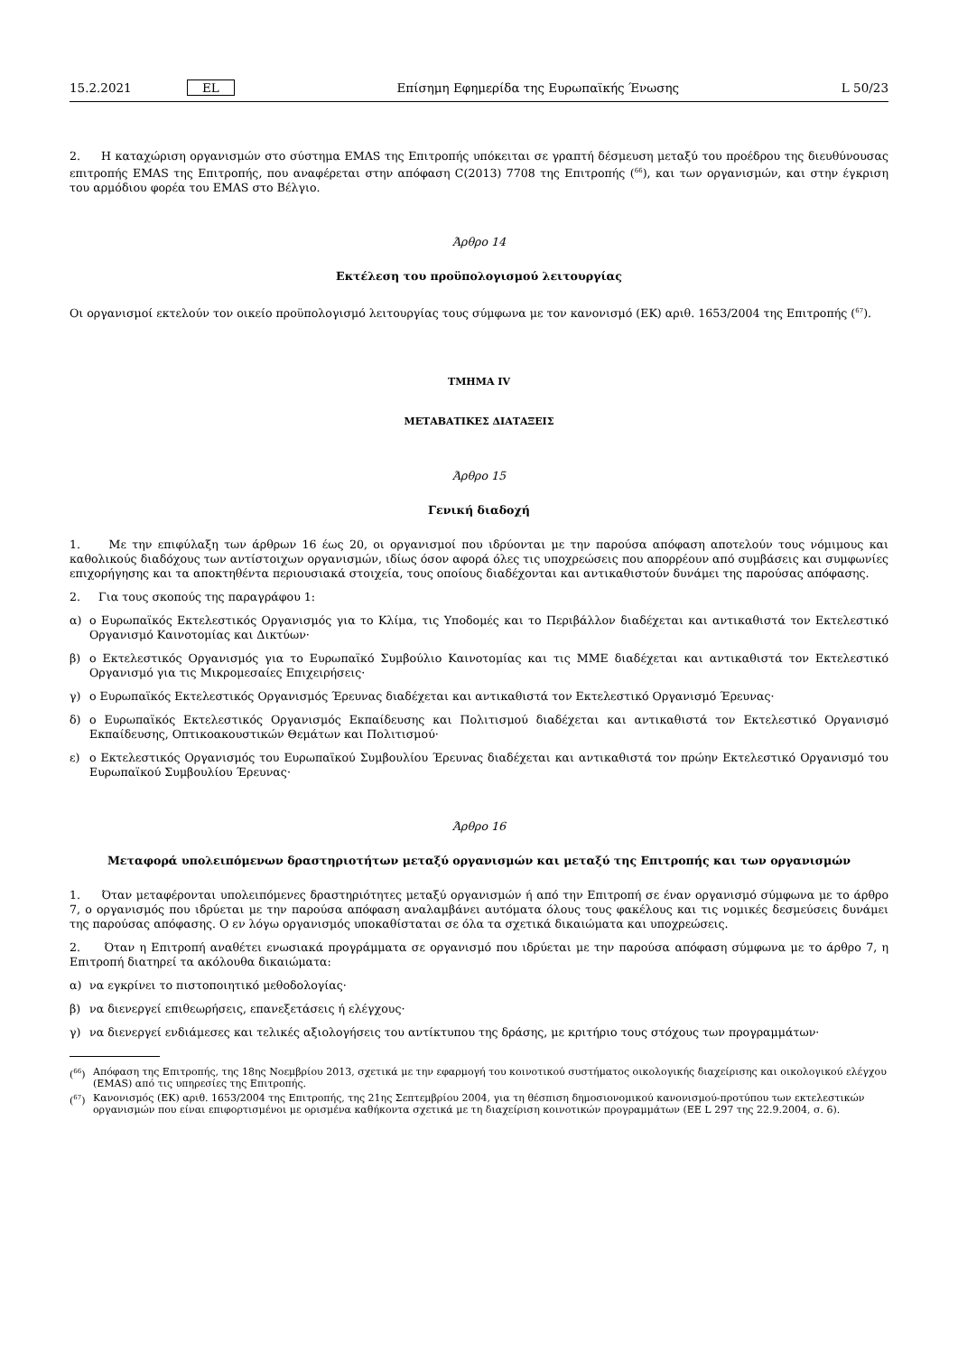15.2.2021 EL Επίσημη Εφημερίδα της Ευρωπαϊκής Ένωσης L 50/23
2. Η καταχώριση οργανισμών στο σύστημα EMAS της Επιτροπής υπόκειται σε γραπτή δέσμευση μεταξύ του προέδρου της διευθύνουσας επιτροπής EMAS της Επιτροπής, που αναφέρεται στην απόφαση C(2013) 7708 της Επιτροπής (<sup>66</sup>), και των οργανισμών, και στην έγκριση του αρμόδιου φορέα του EMAS στο Βέλγιο.
Άρθρο 14
Εκτέλεση του προϋπολογισμού λειτουργίας
Οι οργανισμοί εκτελούν τον οικείο προϋπολογισμό λειτουργίας τους σύμφωνα με τον κανονισμό (ΕΚ) αριθ. 1653/2004 της Επιτροπής (<sup>67</sup>).
ΤΜΗΜΑ IV
ΜΕΤΑΒΑΤΙΚΕΣ ΔΙΑΤΑΞΕΙΣ
Άρθρο 15
Γενική διαδοχή
1. Με την επιφύλαξη των άρθρων 16 έως 20, οι οργανισμοί που ιδρύονται με την παρούσα απόφαση αποτελούν τους νόμιμους και καθολικούς διαδόχους των αντίστοιχων οργανισμών, ιδίως όσον αφορά όλες τις υποχρεώσεις που απορρέουν από συμβάσεις και συμφωνίες επιχορήγησης και τα αποκτηθέντα περιουσιακά στοιχεία, τους οποίους διαδέχονται και αντικαθιστούν δυνάμει της παρούσας απόφασης.
2. Για τους σκοπούς της παραγράφου 1:
α) ο Ευρωπαϊκός Εκτελεστικός Οργανισμός για το Κλίμα, τις Υποδομές και το Περιβάλλον διαδέχεται και αντικαθιστά τον Εκτελεστικό Οργανισμό Καινοτομίας και Δικτύων·
β) ο Εκτελεστικός Οργανισμός για το Ευρωπαϊκό Συμβούλιο Καινοτομίας και τις ΜΜΕ διαδέχεται και αντικαθιστά τον Εκτελεστικό Οργανισμό για τις Μικρομεσαίες Επιχειρήσεις·
γ) ο Ευρωπαϊκός Εκτελεστικός Οργανισμός Έρευνας διαδέχεται και αντικαθιστά τον Εκτελεστικό Οργανισμό Έρευνας·
δ) ο Ευρωπαϊκός Εκτελεστικός Οργανισμός Εκπαίδευσης και Πολιτισμού διαδέχεται και αντικαθιστά τον Εκτελεστικό Οργανισμό Εκπαίδευσης, Οπτικοακουστικών Θεμάτων και Πολιτισμού·
ε) ο Εκτελεστικός Οργανισμός του Ευρωπαϊκού Συμβουλίου Έρευνας διαδέχεται και αντικαθιστά τον πρώην Εκτελεστικό Οργανισμό του Ευρωπαϊκού Συμβουλίου Έρευνας·
Άρθρο 16
Μεταφορά υπολειπόμενων δραστηριοτήτων μεταξύ οργανισμών και μεταξύ της Επιτροπής και των οργανισμών
1. Όταν μεταφέρονται υπολειπόμενες δραστηριότητες μεταξύ οργανισμών ή από την Επιτροπή σε έναν οργανισμό σύμφωνα με το άρθρο 7, ο οργανισμός που ιδρύεται με την παρούσα απόφαση αναλαμβάνει αυτόματα όλους τους φακέλους και τις νομικές δεσμεύσεις δυνάμει της παρούσας απόφασης. Ο εν λόγω οργανισμός υποκαθίσταται σε όλα τα σχετικά δικαιώματα και υποχρεώσεις.
2. Όταν η Επιτροπή αναθέτει ενωσιακά προγράμματα σε οργανισμό που ιδρύεται με την παρούσα απόφαση σύμφωνα με το άρθρο 7, η Επιτροπή διατηρεί τα ακόλουθα δικαιώματα:
α) να εγκρίνει το πιστοποιητικό μεθοδολογίας·
β) να διενεργεί επιθεωρήσεις, επανεξετάσεις ή ελέγχους·
γ) να διενεργεί ενδιάμεσες και τελικές αξιολογήσεις του αντίκτυπου της δράσης, με κριτήριο τους στόχους των προγραμμάτων·
(<sup>66</sup>) Απόφαση της Επιτροπής, της 18ης Νοεμβρίου 2013, σχετικά με την εφαρμογή του κοινοτικού συστήματος οικολογικής διαχείρισης και οικολογικού ελέγχου (EMAS) από τις υπηρεσίες της Επιτροπής.
(<sup>67</sup>) Κανονισμός (ΕΚ) αριθ. 1653/2004 της Επιτροπής, της 21ης Σεπτεμβρίου 2004, για τη θέσπιση δημοσιονομικού κανονισμού-προτύπου των εκτελεστικών οργανισμών που είναι επιφορτισμένοι με ορισμένα καθήκοντα σχετικά με τη διαχείριση κοινοτικών προγραμμάτων (ΕΕ L 297 της 22.9.2004, σ. 6).